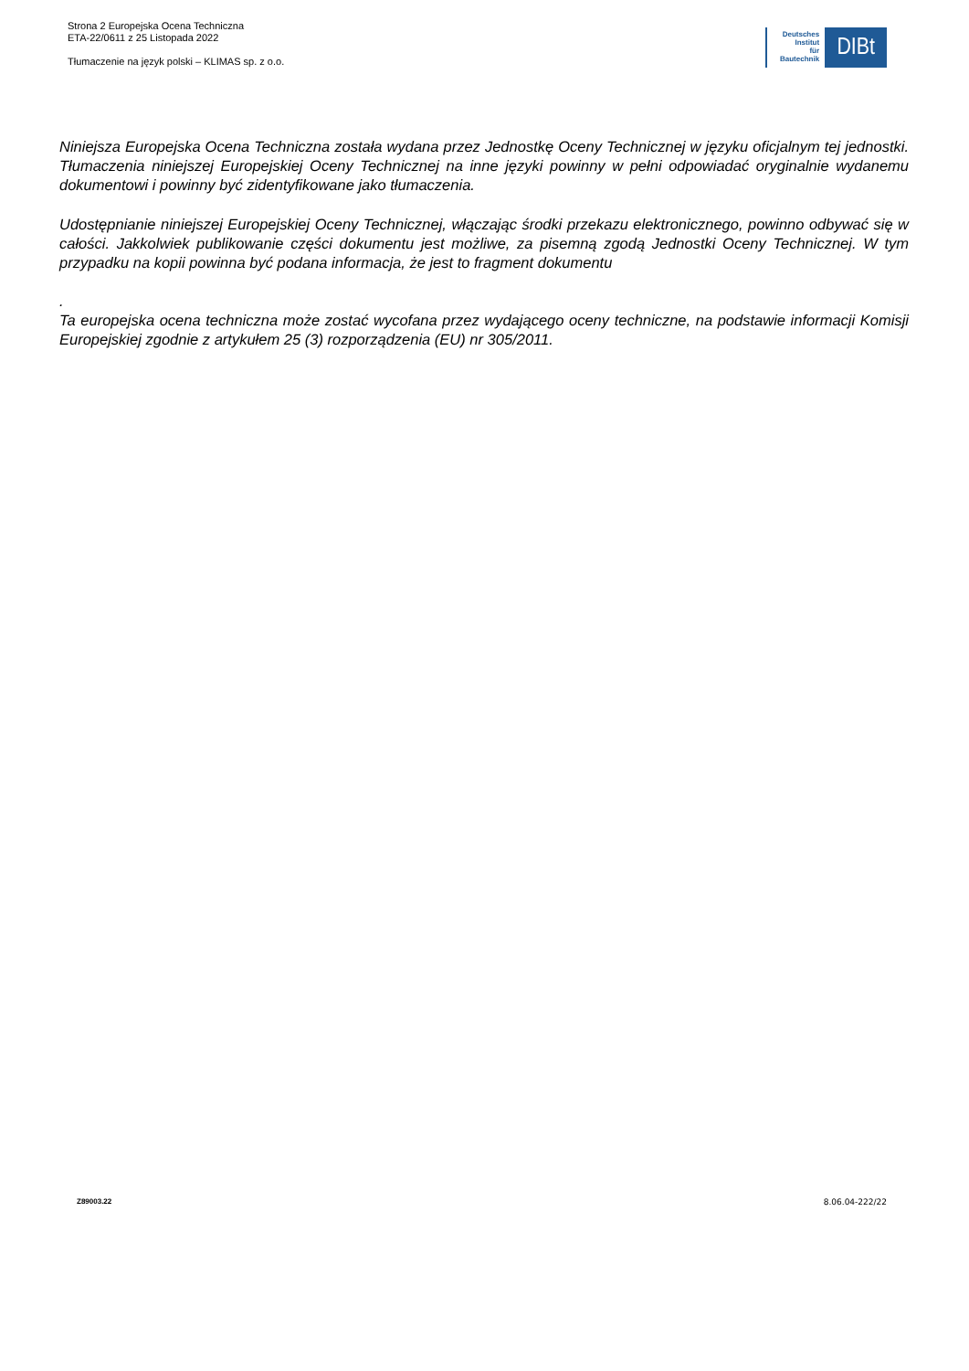Strona 2 Europejska Ocena Techniczna
ETA-22/0611 z 25 Listopada 2022
Tłumaczenie na język polski – KLIMAS sp. z o.o.
Deutsches
Institut
für
Bautechnik
DIBt
Niniejsza Europejska Ocena Techniczna została wydana przez Jednostkę Oceny Technicznej w języku oficjalnym tej jednostki. Tłumaczenia niniejszej Europejskiej Oceny Technicznej na inne języki powinny w pełni odpowiadać oryginalnie wydanemu dokumentowi i powinny być zidentyfikowane jako tłumaczenia.
Udostępnianie niniejszej Europejskiej Oceny Technicznej, włączając środki przekazu elektronicznego, powinno odbywać się w całości. Jakkolwiek publikowanie części dokumentu jest możliwe, za pisemną zgodą Jednostki Oceny Technicznej. W tym przypadku na kopii powinna być podana informacja, że jest to fragment dokumentu
.
Ta europejska ocena techniczna może zostać wycofana przez wydającego oceny techniczne, na podstawie informacji Komisji Europejskiej zgodnie z artykułem 25 (3) rozporządzenia (EU) nr 305/2011.
Z89003.22 8.06.04-222/22